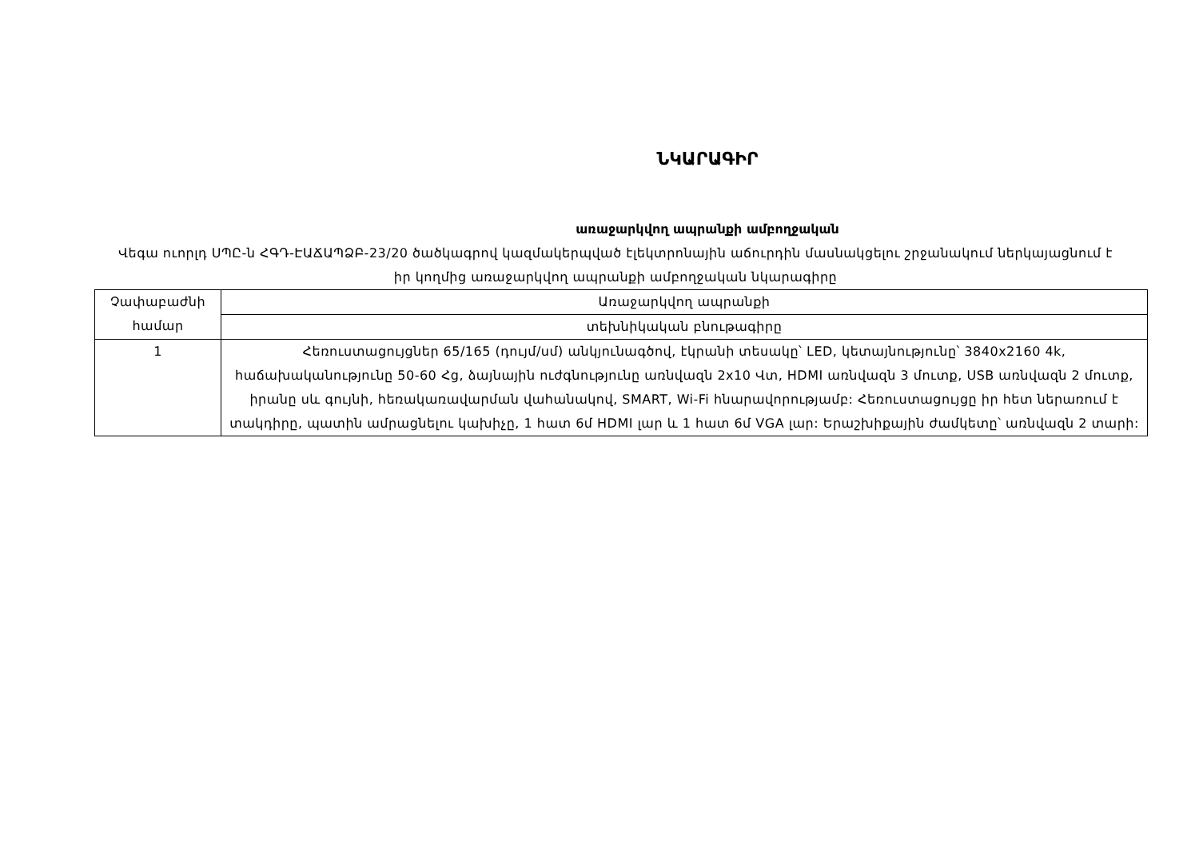ՆԿԱՐԱԳԻՐ
առաջարկվող ապրանքի ամբողջական
Վեգա ուորլդ ՍՊԸ-ն ՀԳԴ-ԷԱՃԱՊՁԲ-23/20 ծածկագրով կազմակերպված էլեկտրոնային աճուրդին մասնակցելու շրջանակում ներկայացնում է իր կողմից առաջարկվող ապրանքի ամբողջական նկարագիրը
| Չափաբաժնի համար | Առաջարկվող ապրանքի |
| | տեխնիկական բնութագիրը |
| 1 | Հեռուստացույցներ 65/165 (դույմ/սմ) անկյունագծով, էկրանի տեսակը՝ LED, կետայնությունը՝ 3840x2160 4k, հաճախականությունը 50-60 Հց, ձայնային ուժգնությունը առնվազն 2x10 Վտ, HDMI առնվազն 3 մուտք, USB առնվազն 2 մուտք, իրանը սև գույնի, հեռակառավարման վահանակով, SMART, Wi-Fi հնարավորությամբ: Հեռուստացույցը իր հետ ներառում է տակդիրը, պատին ամրացնելու կախիչը, 1 հատ 6մ HDMI լար և 1 հատ 6մ VGA լար: Երաշխիքային ժամկետը՝ առնվազն 2 տարի: |